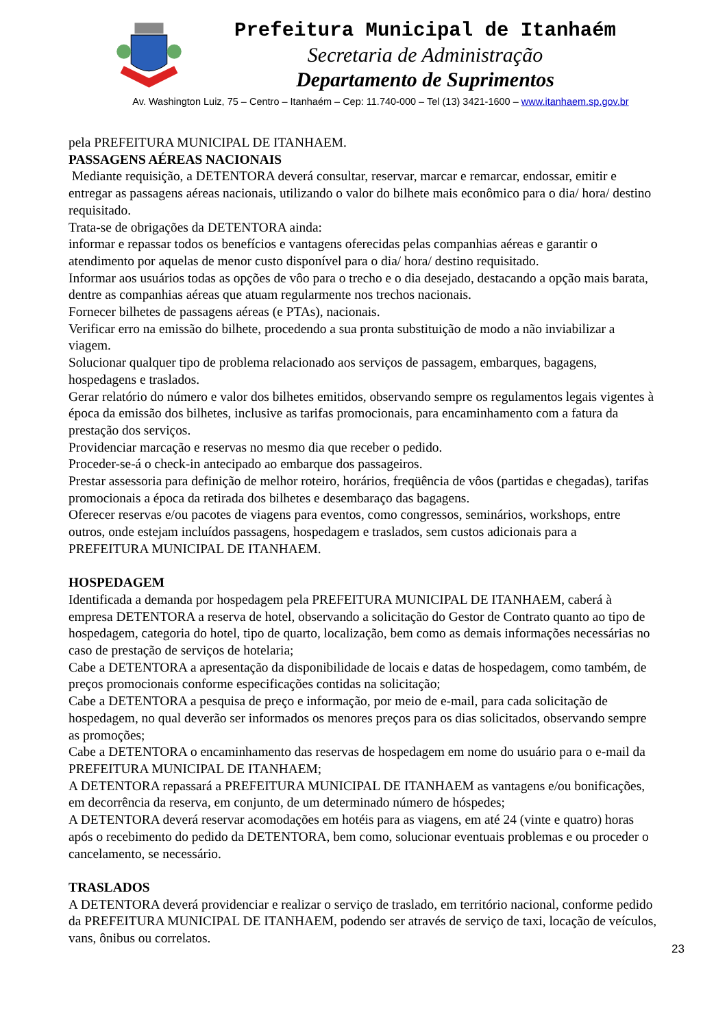Prefeitura Municipal de Itanhaém
Secretaria de Administração
Departamento de Suprimentos
Av. Washington Luiz, 75 – Centro – Itanhaém – Cep: 11.740-000 – Tel (13) 3421-1600 – www.itanhaem.sp.gov.br
pela PREFEITURA MUNICIPAL DE ITANHAEM.
PASSAGENS AÉREAS NACIONAIS
Mediante requisição, a DETENTORA deverá consultar, reservar, marcar e remarcar, endossar, emitir e entregar as passagens aéreas nacionais, utilizando o valor do bilhete mais econômico para o dia/ hora/ destino requisitado.
Trata-se de obrigações da DETENTORA ainda:
informar e repassar todos os benefícios e vantagens oferecidas pelas companhias aéreas e garantir o atendimento por aquelas de menor custo disponível para o dia/ hora/ destino requisitado.
Informar aos usuários todas as opções de vôo para o trecho e o dia desejado, destacando a opção mais barata, dentre as companhias aéreas que atuam regularmente nos trechos nacionais.
Fornecer bilhetes de passagens aéreas (e PTAs), nacionais.
Verificar erro na emissão do bilhete, procedendo a sua pronta substituição de modo a não inviabilizar a viagem.
Solucionar qualquer tipo de problema relacionado aos serviços de passagem, embarques, bagagens, hospedagens e traslados.
Gerar relatório do número e valor dos bilhetes emitidos, observando sempre os regulamentos legais vigentes à época da emissão dos bilhetes, inclusive as tarifas promocionais, para encaminhamento com a fatura da prestação dos serviços.
Providenciar marcação e reservas no mesmo dia que receber o pedido.
Proceder-se-á o check-in antecipado ao embarque dos passageiros.
Prestar assessoria para definição de melhor roteiro, horários, freqüência de vôos (partidas e chegadas), tarifas promocionais a época da retirada dos bilhetes e desembaraço das bagagens.
Oferecer reservas e/ou pacotes de viagens para eventos, como congressos, seminários, workshops, entre outros, onde estejam incluídos passagens, hospedagem e traslados, sem custos adicionais para a PREFEITURA MUNICIPAL DE ITANHAEM.
HOSPEDAGEM
Identificada a demanda por hospedagem pela PREFEITURA MUNICIPAL DE ITANHAEM, caberá à empresa DETENTORA a reserva de hotel, observando a solicitação do Gestor de Contrato quanto ao tipo de hospedagem, categoria do hotel, tipo de quarto, localização, bem como as demais informações necessárias no caso de prestação de serviços de hotelaria;
Cabe a DETENTORA a apresentação da disponibilidade de locais e datas de hospedagem, como também, de preços promocionais conforme especificações contidas na solicitação;
Cabe a DETENTORA a pesquisa de preço e informação, por meio de e-mail, para cada solicitação de hospedagem, no qual deverão ser informados os menores preços para os dias solicitados, observando sempre as promoções;
Cabe a DETENTORA o encaminhamento das reservas de hospedagem em nome do usuário para o e-mail da PREFEITURA MUNICIPAL DE ITANHAEM;
A DETENTORA repassará a PREFEITURA MUNICIPAL DE ITANHAEM as vantagens e/ou bonificações, em decorrência da reserva, em conjunto, de um determinado número de hóspedes;
A DETENTORA deverá reservar acomodações em hotéis para as viagens, em até 24 (vinte e quatro) horas após o recebimento do pedido da DETENTORA, bem como, solucionar eventuais problemas e ou proceder o cancelamento, se necessário.
TRASLADOS
A DETENTORA deverá providenciar e realizar o serviço de traslado, em território nacional, conforme pedido da PREFEITURA MUNICIPAL DE ITANHAEM, podendo ser através de serviço de taxi, locação de veículos, vans, ônibus ou correlatos.
23